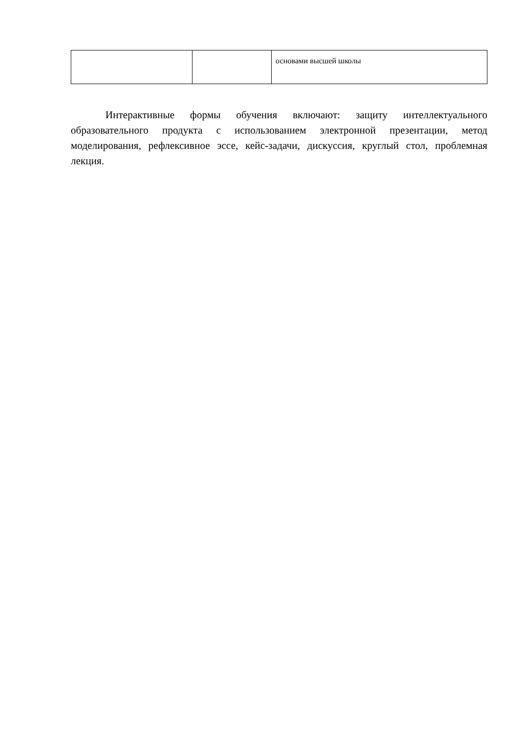| | | основами высшей школы |
Интерактивные формы обучения включают: защиту интеллектуального образовательного продукта с использованием электронной презентации, метод моделирования, рефлексивное эссе, кейс-задачи, дискуссия, круглый стол, проблемная лекция.